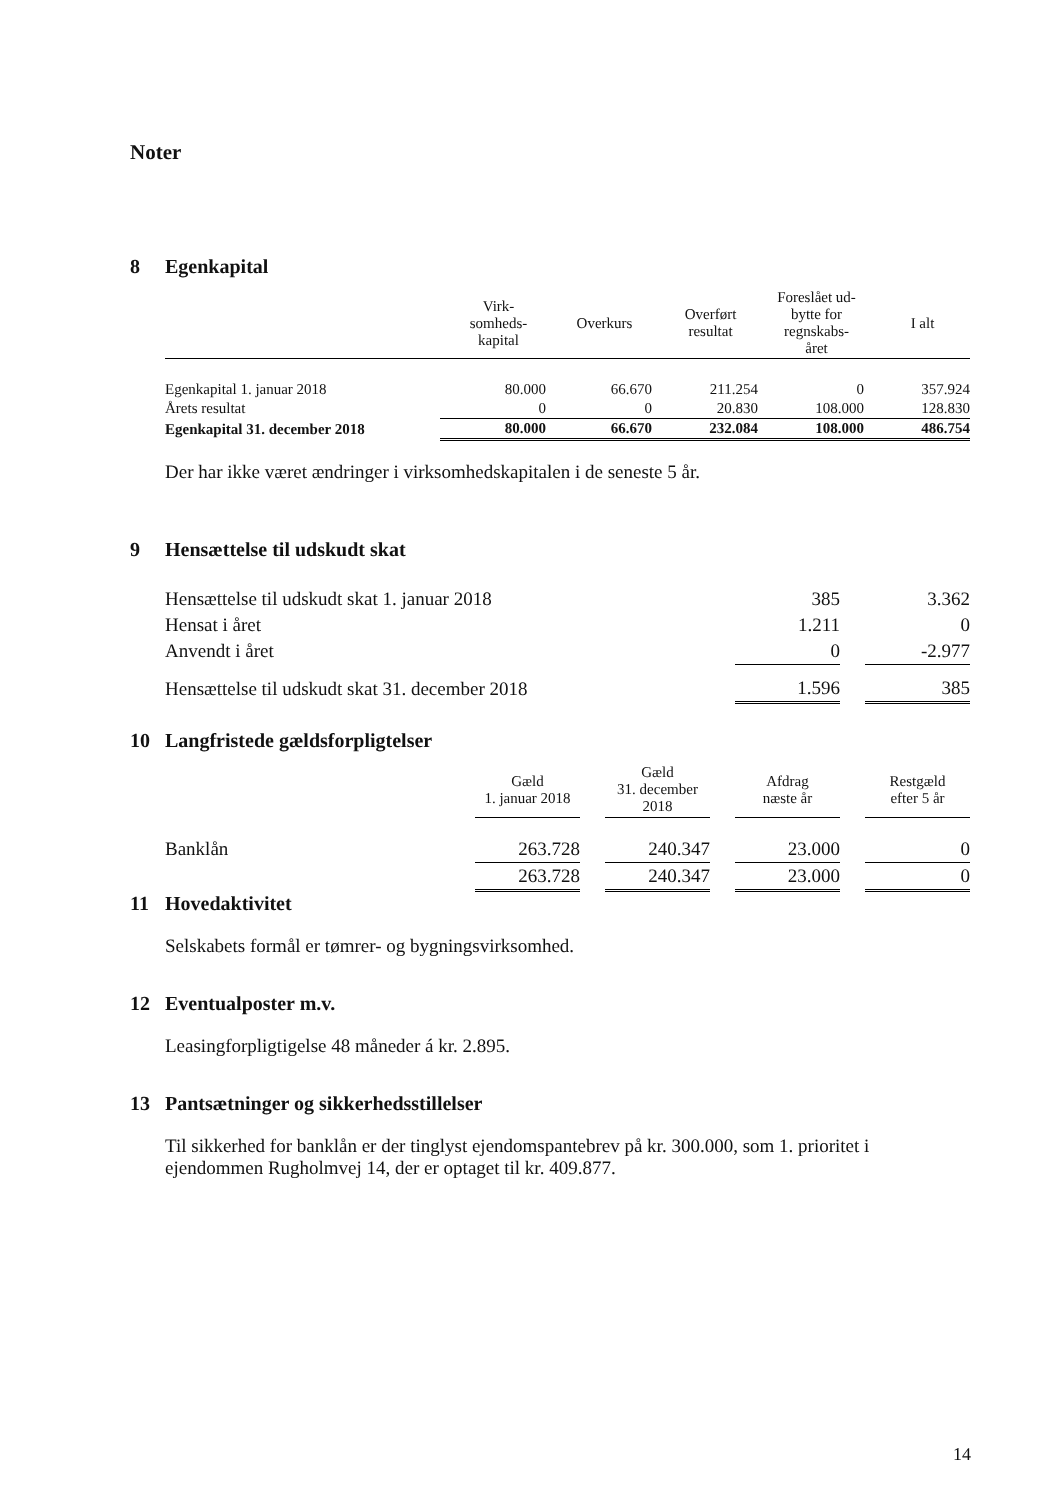Noter
8 Egenkapital
| | Virk- somheds- kapital | Overkurs | Overført resultat | Foreslået ud- bytte for regnskabs- året | I alt |
| --- | --- | --- | --- | --- | --- |
| Egenkapital 1. januar 2018 | 80.000 | 66.670 | 211.254 | 0 | 357.924 |
| Årets resultat | 0 | 0 | 20.830 | 108.000 | 128.830 |
| Egenkapital 31. december 2018 | 80.000 | 66.670 | 232.084 | 108.000 | 486.754 |
Der har ikke været ændringer i virksomhedskapitalen i de seneste 5 år.
9 Hensættelse til udskudt skat
| Hensættelse til udskudt skat 1. januar 2018 | 385 | | 3.362 |
| Hensat i året | 1.211 | | 0 |
| Anvendt i året | 0 | | -2.977 |
| Hensættelse til udskudt skat 31. december 2018 | 1.596 | | 385 |
10 Langfristede gældsforpligtelser
| | Gæld 1. januar 2018 | | Gæld 31. december 2018 | | Afdrag næste år | | Restgæld efter 5 år |
| Banklån | 263.728 | | 240.347 | | 23.000 | | 0 |
| | 263.728 | | 240.347 | | 23.000 | | 0 |
11 Hovedaktivitet
Selskabets formål er tømrer- og bygningsvirksomhed.
12 Eventualposter m.v.
Leasingforpligtigelse 48 måneder á kr. 2.895.
13 Pantsætninger og sikkerhedsstillelser
Til sikkerhed for banklån er der tinglyst ejendomspantebrev på kr. 300.000, som 1. prioritet i ejendommen Rugholmvej 14, der er optaget til kr. 409.877.
14